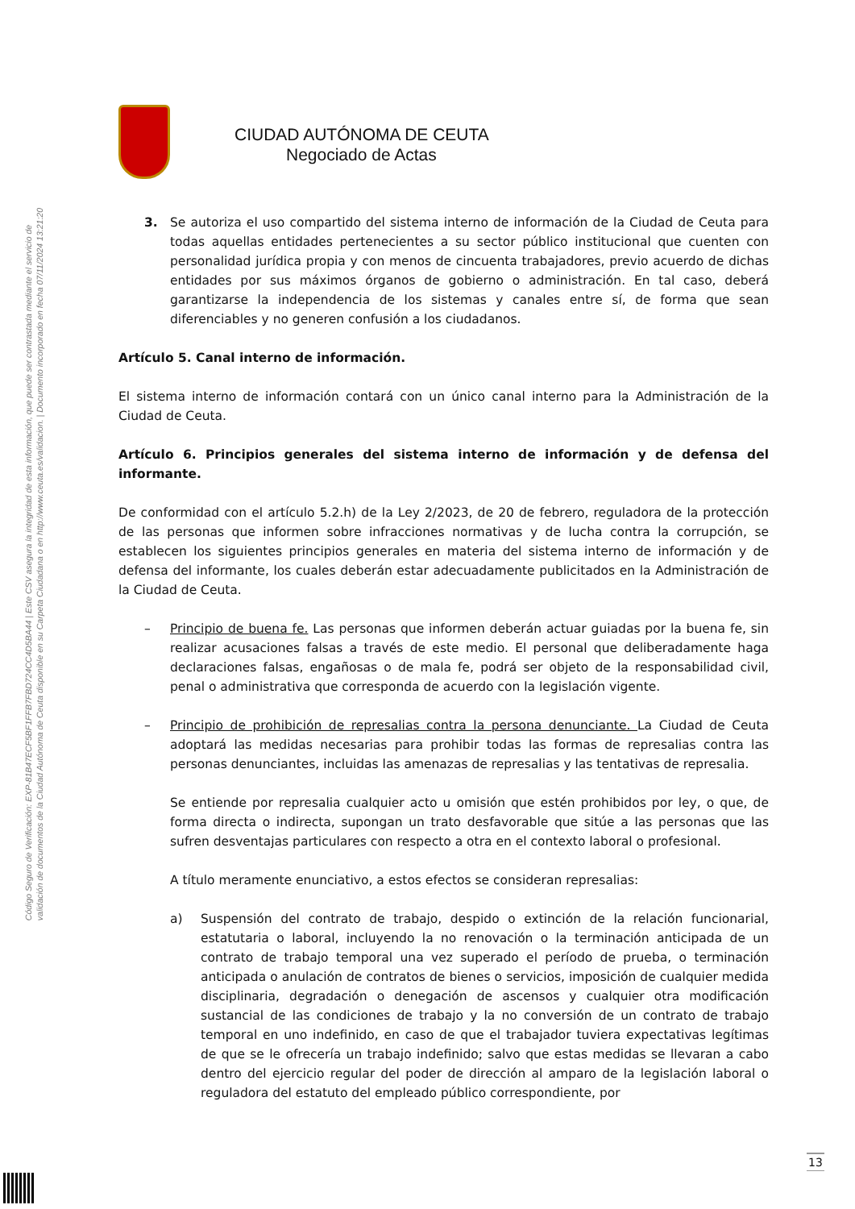Código Seguro de Verificación: EXP-81B47ECF5BF1FFB7FBD724CC4D5BA44 | Este CSV asegura la integridad de esta información, que puede ser contrastada mediante el servicio de
validación de documentos de la Ciudad Autónoma de Ceuta disponible en su Carpeta Ciudadana o en http://www.ceuta.es/validacion. | Documento incorporado en fecha 07/11/2024 13:21:20
CIUDAD AUTÓNOMA DE CEUTA
Negociado de Actas
3. Se autoriza el uso compartido del sistema interno de información de la Ciudad de Ceuta para todas aquellas entidades pertenecientes a su sector público institucional que cuenten con personalidad jurídica propia y con menos de cincuenta trabajadores, previo acuerdo de dichas entidades por sus máximos órganos de gobierno o administración. En tal caso, deberá garantizarse la independencia de los sistemas y canales entre sí, de forma que sean diferenciables y no generen confusión a los ciudadanos.
Artículo 5. Canal interno de información.
El sistema interno de información contará con un único canal interno para la Administración de la Ciudad de Ceuta.
Artículo 6. Principios generales del sistema interno de información y de defensa del informante.
De conformidad con el artículo 5.2.h) de la Ley 2/2023, de 20 de febrero, reguladora de la protección de las personas que informen sobre infracciones normativas y de lucha contra la corrupción, se establecen los siguientes principios generales en materia del sistema interno de información y de defensa del informante, los cuales deberán estar adecuadamente publicitados en la Administración de la Ciudad de Ceuta.
– Principio de buena fe. Las personas que informen deberán actuar guiadas por la buena fe, sin realizar acusaciones falsas a través de este medio. El personal que deliberadamente haga declaraciones falsas, engañosas o de mala fe, podrá ser objeto de la responsabilidad civil, penal o administrativa que corresponda de acuerdo con la legislación vigente.
– Principio de prohibición de represalias contra la persona denunciante. La Ciudad de Ceuta adoptará las medidas necesarias para prohibir todas las formas de represalias contra las personas denunciantes, incluidas las amenazas de represalias y las tentativas de represalia.
Se entiende por represalia cualquier acto u omisión que estén prohibidos por ley, o que, de forma directa o indirecta, supongan un trato desfavorable que sitúe a las personas que las sufren desventajas particulares con respecto a otra en el contexto laboral o profesional.
A título meramente enunciativo, a estos efectos se consideran represalias:
a) Suspensión del contrato de trabajo, despido o extinción de la relación funcionarial, estatutaria o laboral, incluyendo la no renovación o la terminación anticipada de un contrato de trabajo temporal una vez superado el período de prueba, o terminación anticipada o anulación de contratos de bienes o servicios, imposición de cualquier medida disciplinaria, degradación o denegación de ascensos y cualquier otra modificación sustancial de las condiciones de trabajo y la no conversión de un contrato de trabajo temporal en uno indefinido, en caso de que el trabajador tuviera expectativas legítimas de que se le ofrecería un trabajo indefinido; salvo que estas medidas se llevaran a cabo dentro del ejercicio regular del poder de dirección al amparo de la legislación laboral o reguladora del estatuto del empleado público correspondiente, por
13